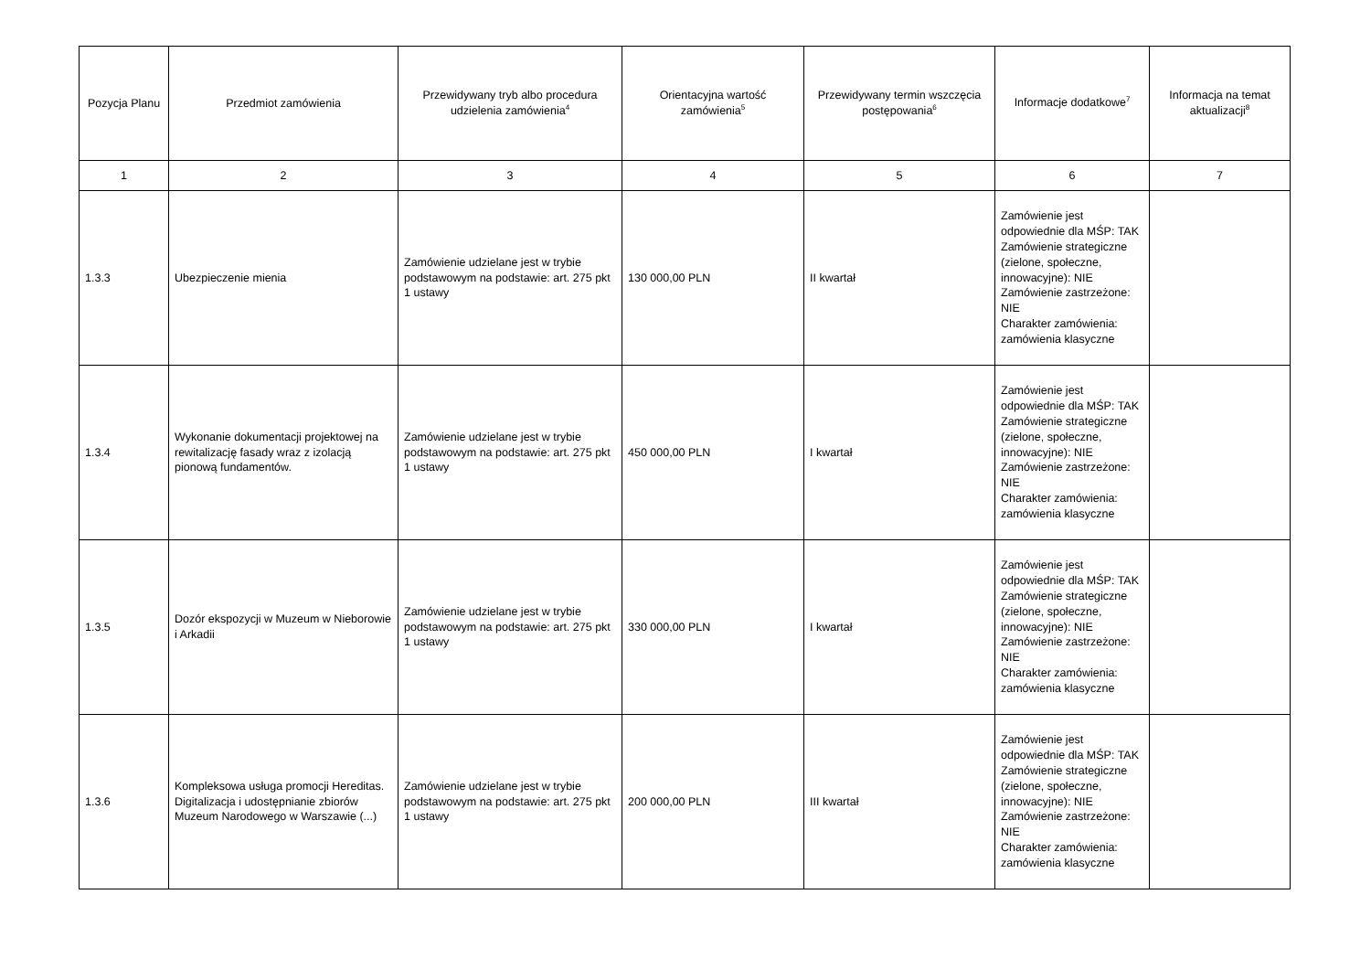| Pozycja Planu | Przedmiot zamówienia | Przewidywany tryb albo procedura udzielenia zamówienia<sup>4</sup> | Orientacyjna wartość zamówienia<sup>5</sup> | Przewidywany termin wszczęcia postępowania<sup>6</sup> | Informacje dodatkowe<sup>7</sup> | Informacja na temat aktualizacji<sup>8</sup> |
| --- | --- | --- | --- | --- | --- | --- |
| 1 | 2 | 3 | 4 | 5 | 6 | 7 |
| 1.3.3 | Ubezpieczenie mienia | Zamówienie udzielane jest w trybie podstawowym na podstawie: art. 275 pkt 1 ustawy | 130 000,00 PLN | II kwartał | Zamówienie jest odpowiednie dla MŚP: TAK Zamówienie strategiczne (zielone, społeczne, innowacyjne): NIE Zamówienie zastrzeżone: NIE Charakter zamówienia: zamówienia klasyczne | |
| 1.3.4 | Wykonanie dokumentacji projektowej na rewitalizację fasady wraz z izolacją pionową fundamentów. | Zamówienie udzielane jest w trybie podstawowym na podstawie: art. 275 pkt 1 ustawy | 450 000,00 PLN | I kwartał | Zamówienie jest odpowiednie dla MŚP: TAK Zamówienie strategiczne (zielone, społeczne, innowacyjne): NIE Zamówienie zastrzeżone: NIE Charakter zamówienia: zamówienia klasyczne | |
| 1.3.5 | Dozór ekspozycji w Muzeum w Nieborowie i Arkadii | Zamówienie udzielane jest w trybie podstawowym na podstawie: art. 275 pkt 1 ustawy | 330 000,00 PLN | I kwartał | Zamówienie jest odpowiednie dla MŚP: TAK Zamówienie strategiczne (zielone, społeczne, innowacyjne): NIE Zamówienie zastrzeżone: NIE Charakter zamówienia: zamówienia klasyczne | |
| 1.3.6 | Kompleksowa usługa promocji Hereditas. Digitalizacja i udostępnianie zbiorów Muzeum Narodowego w Warszawie (...) | Zamówienie udzielane jest w trybie podstawowym na podstawie: art. 275 pkt 1 ustawy | 200 000,00 PLN | III kwartał | Zamówienie jest odpowiednie dla MŚP: TAK Zamówienie strategiczne (zielone, społeczne, innowacyjne): NIE Zamówienie zastrzeżone: NIE Charakter zamówienia: zamówienia klasyczne | |